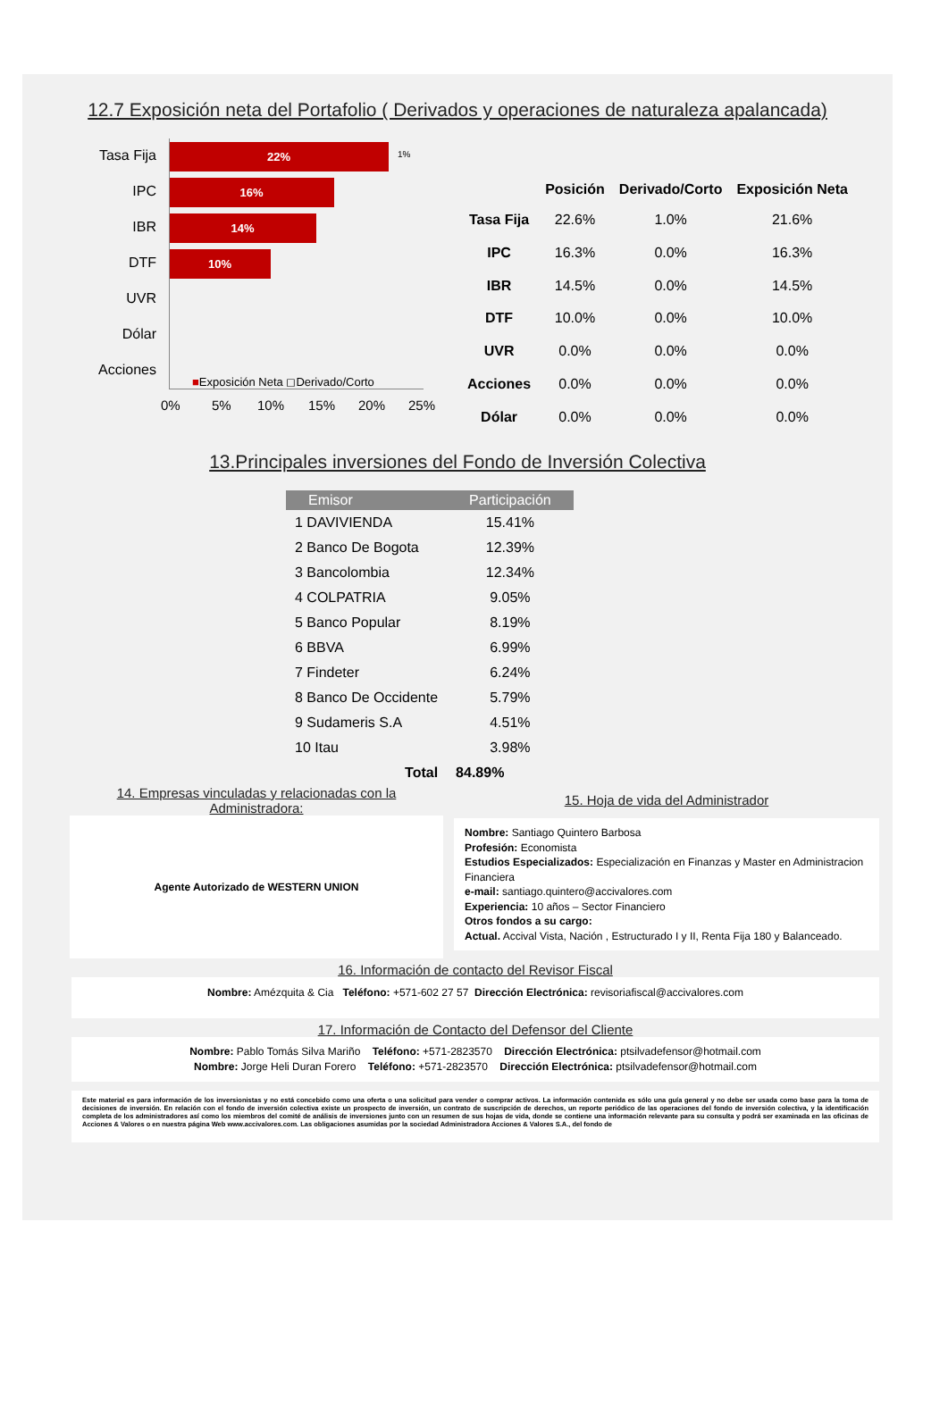12.7 Exposición neta del Portafolio ( Derivados y operaciones de naturaleza apalancada)
Tasa Fija 22% 1%
IPC 16%
IBR 14%
DTF 10%
UVR
Dólar
Acciones
■Exposición Neta ◻Derivado/Corto
0% 5% 10% 15% 20% 25%
| | Posición | Derivado/Corto | Exposición Neta |
| --- | --- | --- | --- |
| Tasa Fija | 22.6% | 1.0% | 21.6% |
| IPC | 16.3% | 0.0% | 16.3% |
| IBR | 14.5% | 0.0% | 14.5% |
| DTF | 10.0% | 0.0% | 10.0% |
| UVR | 0.0% | 0.0% | 0.0% |
| Acciones | 0.0% | 0.0% | 0.0% |
| Dólar | 0.0% | 0.0% | 0.0% |
13.Principales inversiones del Fondo de Inversión Colectiva
| Emisor | Participación |
| --- | --- |
| 1 DAVIVIENDA | 15.41% |
| 2 Banco De Bogota | 12.39% |
| 3 Bancolombia | 12.34% |
| 4 COLPATRIA | 9.05% |
| 5 Banco Popular | 8.19% |
| 6 BBVA | 6.99% |
| 7 Findeter | 6.24% |
| 8 Banco De Occidente | 5.79% |
| 9 Sudameris S.A | 4.51% |
| 10 Itau | 3.98% |
| Total | 84.89% |
14. Empresas vinculadas y relacionadas con la Administradora:
Agente Autorizado de WESTERN UNION
15. Hoja de vida del Administrador
Nombre: Santiago Quintero Barbosa
Profesión: Economista
Estudios Especializados: Especialización en Finanzas y Master en Administracion Financiera
e-mail: santiago.quintero@accivalores.com
Experiencia: 10 años – Sector Financiero
Otros fondos a su cargo:
Actual. Accival Vista, Nación , Estructurado I y II, Renta Fija 180 y Balanceado.
16. Información de contacto del Revisor Fiscal
Nombre: Amézquita & Cia Teléfono: +571-602 27 57 Dirección Electrónica: revisoriafiscal@accivalores.com
17. Información de Contacto del Defensor del Cliente
Nombre: Pablo Tomás Silva Mariño Teléfono: +571-2823570 Dirección Electrónica: ptsilvadefensor@hotmail.com
Nombre: Jorge Heli Duran Forero Teléfono: +571-2823570 Dirección Electrónica: ptsilvadefensor@hotmail.com
Este material es para información de los inversionistas y no está concebido como una oferta o una solicitud para vender o comprar activos. La información contenida es sólo una guía general y no debe ser usada como base para la toma de decisiones de inversión. En relación con el fondo de inversión colectiva existe un prospecto de inversión, un contrato de suscripción de derechos, un reporte periódico de las operaciones del fondo de inversión colectiva, y la identificación completa de los administradores así como los miembros del comité de análisis de inversiones junto con un resumen de sus hojas de vida, donde se contiene una información relevante para su consulta y podrá ser examinada en las oficinas de Acciones & Valores o en nuestra página Web www.accivalores.com. Las obligaciones asumidas por la sociedad Administradora Acciones & Valores S.A., del fondo de